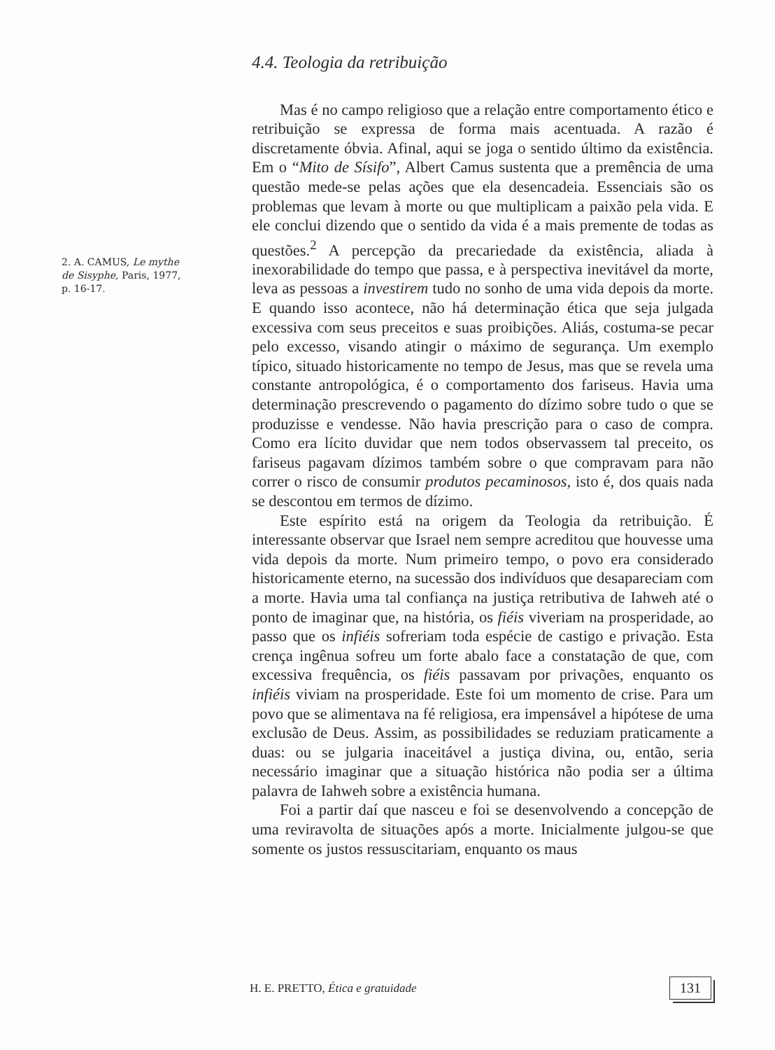2. A. CAMUS, Le mythe de Sisyphe, Paris, 1977, p. 16-17.
4.4. Teologia da retribuição
Mas é no campo religioso que a relação entre comportamento ético e retribuição se expressa de forma mais acentuada. A razão é discretamente óbvia. Afinal, aqui se joga o sentido último da existência. Em o “Mito de Sísifo”, Albert Camus sustenta que a premência de uma questão mede-se pelas ações que ela desencadeia. Essenciais são os problemas que levam à morte ou que multiplicam a paixão pela vida. E ele conclui dizendo que o sentido da vida é a mais premente de todas as questões.<sup>2</sup> A percepção da precariedade da existência, aliada à inexorabilidade do tempo que passa, e à perspectiva inevitável da morte, leva as pessoas a investirem tudo no sonho de uma vida depois da morte. E quando isso acontece, não há determinação ética que seja julgada excessiva com seus preceitos e suas proibições. Aliás, costuma-se pecar pelo excesso, visando atingir o máximo de segurança. Um exemplo típico, situado historicamente no tempo de Jesus, mas que se revela uma constante antropológica, é o comportamento dos fariseus. Havia uma determinação prescrevendo o pagamento do dízimo sobre tudo o que se produzisse e vendesse. Não havia prescrição para o caso de compra. Como era lícito duvidar que nem todos observassem tal preceito, os fariseus pagavam dízimos também sobre o que compravam para não correr o risco de consumir produtos pecaminosos, isto é, dos quais nada se descontou em termos de dízimo.
Este espírito está na origem da Teologia da retribuição. É interessante observar que Israel nem sempre acreditou que houvesse uma vida depois da morte. Num primeiro tempo, o povo era considerado historicamente eterno, na sucessão dos indivíduos que desapareciam com a morte. Havia uma tal confiança na justiça retributiva de Iahweh até o ponto de imaginar que, na história, os fiéis viveriam na prosperidade, ao passo que os infiéis sofreriam toda espécie de castigo e privação. Esta crença ingênua sofreu um forte abalo face a constatação de que, com excessiva frequência, os fiéis passavam por privações, enquanto os infiéis viviam na prosperidade. Este foi um momento de crise. Para um povo que se alimentava na fé religiosa, era impensável a hipótese de uma exclusão de Deus. Assim, as possibilidades se reduziam praticamente a duas: ou se julgaria inaceitável a justiça divina, ou, então, seria necessário imaginar que a situação histórica não podia ser a última palavra de Iahweh sobre a existência humana.
Foi a partir daí que nasceu e foi se desenvolvendo a concepção de uma reviravolta de situações após a morte. Inicialmente julgou-se que somente os justos ressuscitariam, enquanto os maus
H. E. PRETTO, Ética e gratuidade 131